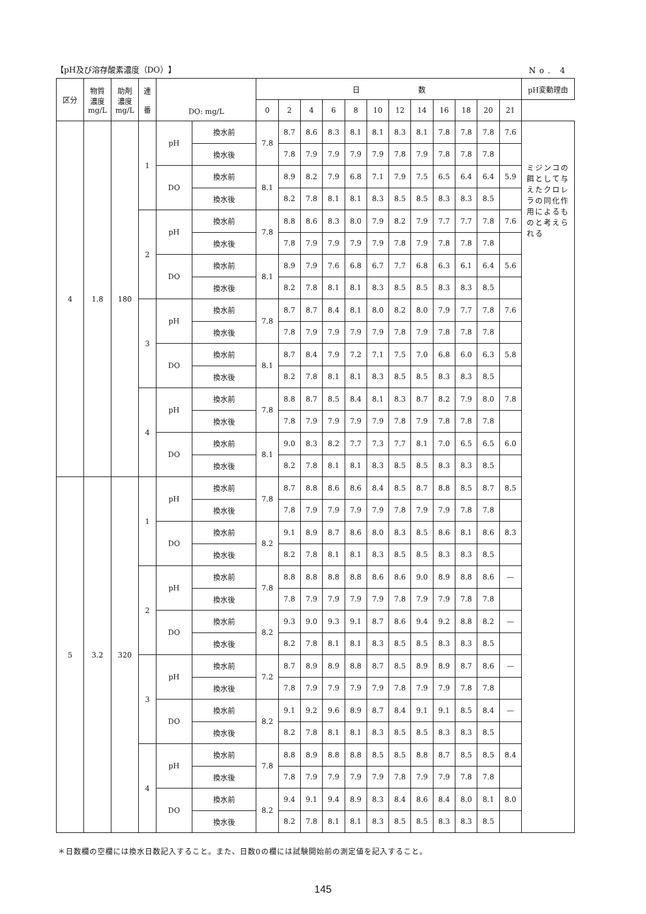【pH及び溶存酸素濃度（DO）】 No. 4
| 区分 | 物質 濃度 mg/L | 助剤 濃度 mg/L | 連 番 | DO: mg/L | | 日 数 | | | | | | | | | | | | pH変動理由 |
| --- | --- | --- | --- | --- | --- | --- | --- | --- | --- | --- | --- | --- | --- | --- | --- | --- | --- | --- |
| | | | | | | 0 | 2 | 4 | 6 | 8 | 10 | 12 | 14 | 16 | 18 | 20 | 21 | |
| 4 | 1.8 | 180 | 1 | pH | 換水前 | 7.8 | 8.7 | 8.6 | 8.3 | 8.1 | 8.1 | 8.3 | 8.1 | 7.8 | 7.8 | 7.8 | 7.6 | ミジンコの餌として与えたクロレラの同化作用によるものと考えられる |
| | | | | | 換水後 | | 7.8 | 7.9 | 7.9 | 7.9 | 7.9 | 7.8 | 7.9 | 7.8 | 7.8 | 7.8 | | |
| | | | | DO | 換水前 | 8.1 | 8.9 | 8.2 | 7.9 | 6.8 | 7.1 | 7.9 | 7.5 | 6.5 | 6.4 | 6.4 | 5.9 | |
| | | | | | 換水後 | | 8.2 | 7.8 | 8.1 | 8.1 | 8.3 | 8.5 | 8.5 | 8.3 | 8.3 | 8.5 | | |
| | | | 2 | pH | 換水前 | 7.8 | 8.8 | 8.6 | 8.3 | 8.0 | 7.9 | 8.2 | 7.9 | 7.7 | 7.7 | 7.8 | 7.6 | |
| | | | | | 換水後 | | 7.8 | 7.9 | 7.9 | 7.9 | 7.9 | 7.8 | 7.9 | 7.8 | 7.8 | 7.8 | | |
| | | | | DO | 換水前 | 8.1 | 8.9 | 7.9 | 7.6 | 6.8 | 6.7 | 7.7 | 6.8 | 6.3 | 6.1 | 6.4 | 5.6 | |
| | | | | | 換水後 | | 8.2 | 7.8 | 8.1 | 8.1 | 8.3 | 8.5 | 8.5 | 8.3 | 8.3 | 8.5 | | |
| | | | 3 | pH | 換水前 | 7.8 | 8.7 | 8.7 | 8.4 | 8.1 | 8.0 | 8.2 | 8.0 | 7.9 | 7.7 | 7.8 | 7.6 | |
| | | | | | 換水後 | | 7.8 | 7.9 | 7.9 | 7.9 | 7.9 | 7.8 | 7.9 | 7.8 | 7.8 | 7.8 | | |
| | | | | DO | 換水前 | 8.1 | 8.7 | 8.4 | 7.9 | 7.2 | 7.1 | 7.5 | 7.0 | 6.8 | 6.0 | 6.3 | 5.8 | |
| | | | | | 換水後 | | 8.2 | 7.8 | 8.1 | 8.1 | 8.3 | 8.5 | 8.5 | 8.3 | 8.3 | 8.5 | | |
| | | | 4 | pH | 換水前 | 7.8 | 8.8 | 8.7 | 8.5 | 8.4 | 8.1 | 8.3 | 8.7 | 8.2 | 7.9 | 8.0 | 7.8 | |
| | | | | | 換水後 | | 7.8 | 7.9 | 7.9 | 7.9 | 7.9 | 7.8 | 7.9 | 7.8 | 7.8 | 7.8 | | |
| | | | | DO | 換水前 | 8.1 | 9.0 | 8.3 | 8.2 | 7.7 | 7.3 | 7.7 | 8.1 | 7.0 | 6.5 | 6.5 | 6.0 | |
| | | | | | 換水後 | | 8.2 | 7.8 | 8.1 | 8.1 | 8.3 | 8.5 | 8.5 | 8.3 | 8.3 | 8.5 | | |
| 5 | 3.2 | 320 | 1 | pH | 換水前 | 7.8 | 8.7 | 8.8 | 8.6 | 8.6 | 8.4 | 8.5 | 8.7 | 8.8 | 8.5 | 8.7 | 8.5 | |
| | | | | | 換水後 | | 7.8 | 7.9 | 7.9 | 7.9 | 7.9 | 7.8 | 7.9 | 7.9 | 7.8 | 7.8 | | |
| | | | | DO | 換水前 | 8.2 | 9.1 | 8.9 | 8.7 | 8.6 | 8.0 | 8.3 | 8.5 | 8.6 | 8.1 | 8.6 | 8.3 | |
| | | | | | 換水後 | | 8.2 | 7.8 | 8.1 | 8.1 | 8.3 | 8.5 | 8.5 | 8.3 | 8.3 | 8.5 | | |
| | | | 2 | pH | 換水前 | 7.8 | 8.8 | 8.8 | 8.8 | 8.8 | 8.6 | 8.6 | 9.0 | 8.9 | 8.8 | 8.6 | — | |
| | | | | | 換水後 | | 7.8 | 7.9 | 7.9 | 7.9 | 7.9 | 7.8 | 7.9 | 7.9 | 7.8 | 7.8 | | |
| | | | | DO | 換水前 | 8.2 | 9.3 | 9.0 | 9.3 | 9.1 | 8.7 | 8.6 | 9.4 | 9.2 | 8.8 | 8.2 | — | |
| | | | | | 換水後 | | 8.2 | 7.8 | 8.1 | 8.1 | 8.3 | 8.5 | 8.5 | 8.3 | 8.3 | 8.5 | | |
| | | | 3 | pH | 換水前 | 7.2 | 8.7 | 8.9 | 8.9 | 8.8 | 8.7 | 8.5 | 8.9 | 8.9 | 8.7 | 8.6 | — | |
| | | | | | 換水後 | | 7.8 | 7.9 | 7.9 | 7.9 | 7.9 | 7.8 | 7.9 | 7.9 | 7.8 | 7.8 | | |
| | | | | DO | 換水前 | 8.2 | 9.1 | 9.2 | 9.6 | 8.9 | 8.7 | 8.4 | 9.1 | 9.1 | 8.5 | 8.4 | — | |
| | | | | | 換水後 | | 8.2 | 7.8 | 8.1 | 8.1 | 8.3 | 8.5 | 8.5 | 8.3 | 8.3 | 8.5 | | |
| | | | 4 | pH | 換水前 | 7.8 | 8.8 | 8.9 | 8.8 | 8.8 | 8.5 | 8.5 | 8.8 | 8.7 | 8.5 | 8.5 | 8.4 | |
| | | | | | 換水後 | | 7.8 | 7.9 | 7.9 | 7.9 | 7.9 | 7.8 | 7.9 | 7.9 | 7.8 | 7.8 | | |
| | | | | DO | 換水前 | 8.2 | 9.4 | 9.1 | 9.4 | 8.9 | 8.3 | 8.4 | 8.6 | 8.4 | 8.0 | 8.1 | 8.0 | |
| | | | | | 換水後 | | 8.2 | 7.8 | 8.1 | 8.1 | 8.3 | 8.5 | 8.5 | 8.3 | 8.3 | 8.5 | | |
＊日数欄の空欄には換水日数記入すること。また、日数0の欄には試験開始前の測定値を記入すること。
145